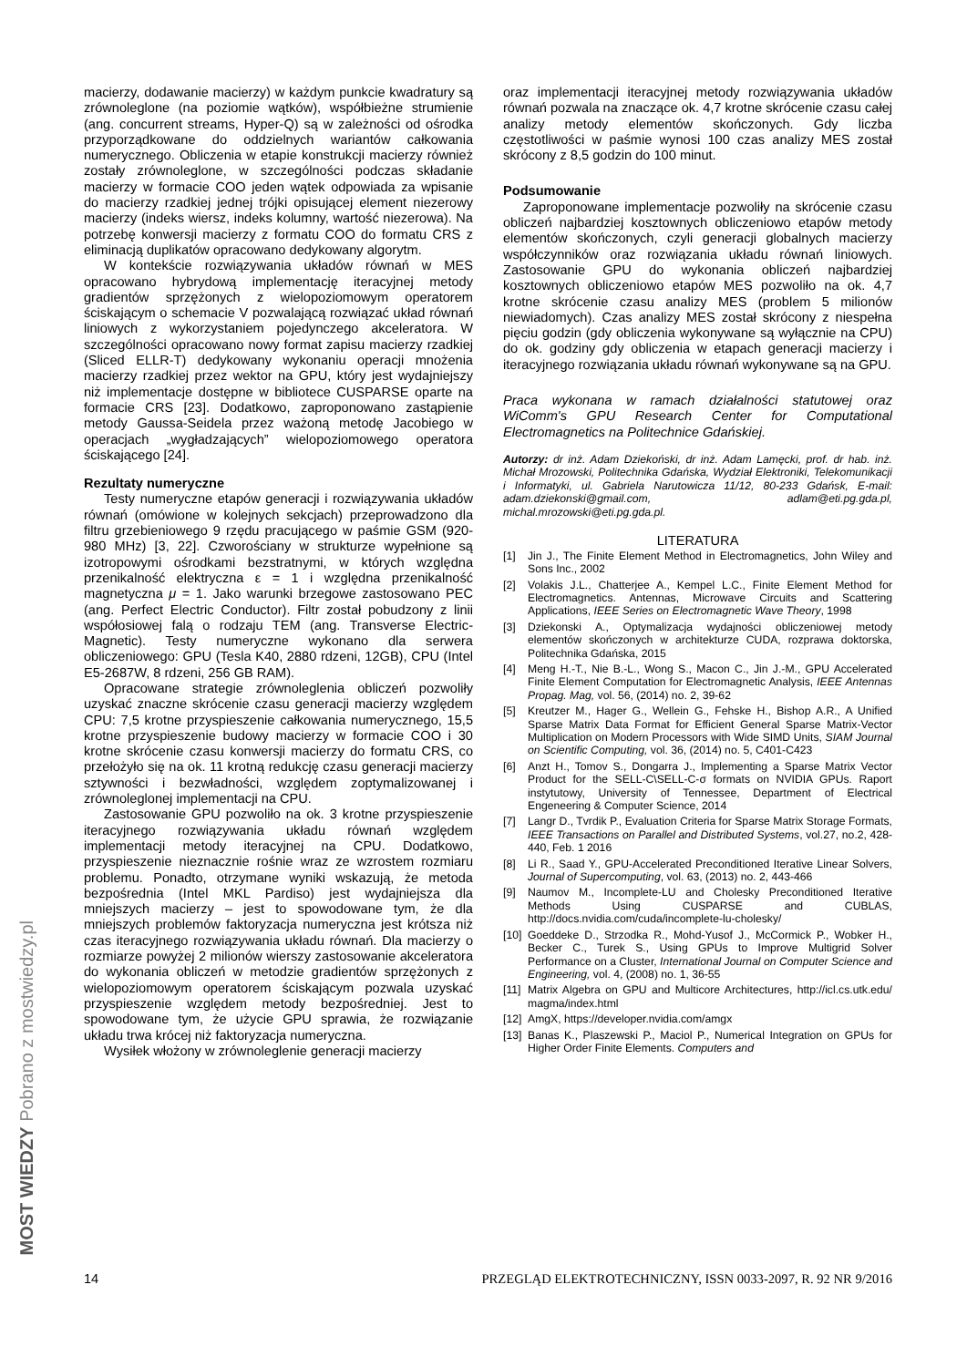macierzy, dodawanie macierzy) w każdym punkcie kwadratury są zrównoleglone (na poziomie wątków), współbieżne strumienie (ang. concurrent streams, Hyper-Q) są w zależności od ośrodka przyporządkowane do oddzielnych wariantów całkowania numerycznego. Obliczenia w etapie konstrukcji macierzy również zostały zrównoleglone, w szczególności podczas składanie macierzy w formacie COO jeden wątek odpowiada za wpisanie do macierzy rzadkiej jednej trójki opisującej element niezerowy macierzy (indeks wiersz, indeks kolumny, wartość niezerowa). Na potrzebę konwersji macierzy z formatu COO do formatu CRS z eliminacją duplikatów opracowano dedykowany algorytm.
W kontekście rozwiązywania układów równań w MES opracowano hybrydową implementację iteracyjnej metody gradientów sprzężonych z wielopoziomowym operatorem ściskającym o schemacie V pozwalającą rozwiązać układ równań liniowych z wykorzystaniem pojedynczego akceleratora. W szczególności opracowano nowy format zapisu macierzy rzadkiej (Sliced ELLR-T) dedykowany wykonaniu operacji mnożenia macierzy rzadkiej przez wektor na GPU, który jest wydajniejszy niż implementacje dostępne w bibliotece CUSPARSE oparte na formacie CRS [23]. Dodatkowo, zaproponowano zastąpienie metody Gaussa-Seidela przez ważoną metodę Jacobiego w operacjach „wygładzających” wielopoziomowego operatora ściskającego [24].
Rezultaty numeryczne
Testy numeryczne etapów generacji i rozwiązywania układów równań (omówione w kolejnych sekcjach) przeprowadzono dla filtru grzebieniowego 9 rzędu pracującego w paśmie GSM (920-980 MHz) [3, 22]. Czworościany w strukturze wypełnione są izotropowymi ośrodkami bezstratnymi, w których względna przenikalność elektryczna ε = 1 i względna przenikalność magnetyczna μ = 1. Jako warunki brzegowe zastosowano PEC (ang. Perfect Electric Conductor). Filtr został pobudzony z linii współosiowej falą o rodzaju TEM (ang. Transverse Electric-Magnetic). Testy numeryczne wykonano dla serwera obliczeniowego: GPU (Tesla K40, 2880 rdzeni, 12GB), CPU (Intel E5-2687W, 8 rdzeni, 256 GB RAM).
Opracowane strategie zrównoleglenia obliczeń pozwoliły uzyskać znaczne skrócenie czasu generacji macierzy względem CPU: 7,5 krotne przyspieszenie całkowania numerycznego, 15,5 krotne przyspieszenie budowy macierzy w formacie COO i 30 krotne skrócenie czasu konwersji macierzy do formatu CRS, co przełożyło się na ok. 11 krotną redukcję czasu generacji macierzy sztywności i bezwładności, względem zoptymalizowanej i zrównoleglonej implementacji na CPU.
Zastosowanie GPU pozwoliło na ok. 3 krotne przyspieszenie iteracyjnego rozwiązywania układu równań względem implementacji metody iteracyjnej na CPU. Dodatkowo, przyspieszenie nieznacznie rośnie wraz ze wzrostem rozmiaru problemu. Ponadto, otrzymane wyniki wskazują, że metoda bezpośrednia (Intel MKL Pardiso) jest wydajniejsza dla mniejszych macierzy – jest to spowodowane tym, że dla mniejszych problemów faktoryzacja numeryczna jest krótsza niż czas iteracyjnego rozwiązywania układu równań. Dla macierzy o rozmiarze powyżej 2 milionów wierszy zastosowanie akceleratora do wykonania obliczeń w metodzie gradientów sprzężonych z wielopoziomowym operatorem ściskającym pozwala uzyskać przyspieszenie względem metody bezpośredniej. Jest to spowodowane tym, że użycie GPU sprawia, że rozwiązanie układu trwa krócej niż faktoryzacja numeryczna.
Wysiłek włożony w zrównoleglenie generacji macierzy
oraz implementacji iteracyjnej metody rozwiązywania układów równań pozwala na znaczące ok. 4,7 krotne skrócenie czasu całej analizy metody elementów skończonych. Gdy liczba częstotliwości w paśmie wynosi 100 czas analizy MES został skrócony z 8,5 godzin do 100 minut.
Podsumowanie
Zaproponowane implementacje pozwoliły na skrócenie czasu obliczeń najbardziej kosztownych obliczeniowo etapów metody elementów skończonych, czyli generacji globalnych macierzy współczynników oraz rozwiązania układu równań liniowych. Zastosowanie GPU do wykonania obliczeń najbardziej kosztownych obliczeniowo etapów MES pozwoliło na ok. 4,7 krotne skrócenie czasu analizy MES (problem 5 milionów niewiadomych). Czas analizy MES został skrócony z niespełna pięciu godzin (gdy obliczenia wykonywane są wyłącznie na CPU) do ok. godziny gdy obliczenia w etapach generacji macierzy i iteracyjnego rozwiązania układu równań wykonywane są na GPU.
Praca wykonana w ramach działalności statutowej oraz WiComm's GPU Research Center for Computational Electromagnetics na Politechnice Gdańskiej.
Autorzy: dr inż. Adam Dziekoński, dr inż. Adam Lamęcki, prof. dr hab. inż. Michał Mrozowski, Politechnika Gdańska, Wydział Elektroniki, Telekomunikacji i Informatyki, ul. Gabriela Narutowicza 11/12, 80-233 Gdańsk, E-mail: adam.dziekonski@gmail.com, adlam@eti.pg.gda.pl, michal.mrozowski@eti.pg.gda.pl.
LITERATURA
[1] Jin J., The Finite Element Method in Electromagnetics, John Wiley and Sons Inc., 2002
[2] Volakis J.L., Chatterjee A., Kempel L.C., Finite Element Method for Electromagnetics. Antennas, Microwave Circuits and Scattering Applications, IEEE Series on Electromagnetic Wave Theory, 1998
[3] Dziekonski A., Optymalizacja wydajności obliczeniowej metody elementów skończonych w architekturze CUDA, rozprawa doktorska, Politechnika Gdańska, 2015
[4] Meng H.-T., Nie B.-L., Wong S., Macon C., Jin J.-M., GPU Accelerated Finite Element Computation for Electromagnetic Analysis, IEEE Antennas Propag. Mag, vol. 56, (2014) no. 2, 39-62
[5] Kreutzer M., Hager G., Wellein G., Fehske H., Bishop A.R., A Unified Sparse Matrix Data Format for Efficient General Sparse Matrix-Vector Multiplication on Modern Processors with Wide SIMD Units, SIAM Journal on Scientific Computing, vol. 36, (2014) no. 5, C401-C423
[6] Anzt H., Tomov S., Dongarra J., Implementing a Sparse Matrix Vector Product for the SELL-C\SELL-C-σ formats on NVIDIA GPUs. Raport instytutowy, University of Tennessee, Department of Electrical Engeneering & Computer Science, 2014
[7] Langr D., Tvrdik P., Evaluation Criteria for Sparse Matrix Storage Formats, IEEE Transactions on Parallel and Distributed Systems, vol.27, no.2, 428-440, Feb. 1 2016
[8] Li R., Saad Y., GPU-Accelerated Preconditioned Iterative Linear Solvers, Journal of Supercomputing, vol. 63, (2013) no. 2, 443-466
[9] Naumov M., Incomplete-LU and Cholesky Preconditioned Iterative Methods Using CUSPARSE and CUBLAS, http://docs.nvidia.com/cuda/incomplete-lu-cholesky/
[10] Goeddeke D., Strzodka R., Mohd-Yusof J., McCormick P., Wobker H., Becker C., Turek S., Using GPUs to Improve Multigrid Solver Performance on a Cluster, International Journal on Computer Science and Engineering, vol. 4, (2008) no. 1, 36-55
[11] Matrix Algebra on GPU and Multicore Architectures, http://icl.cs.utk.edu/ magma/index.html
[12] AmgX, https://developer.nvidia.com/amgx
[13] Banas K., Plaszewski P., Maciol P., Numerical Integration on GPUs for Higher Order Finite Elements. Computers and
14 PRZEGLĄD ELEKTROTECHNICZNY, ISSN 0033-2097, R. 92 NR 9/2016
MOST WIEDZY Pobrano z mostwiedzy.pl